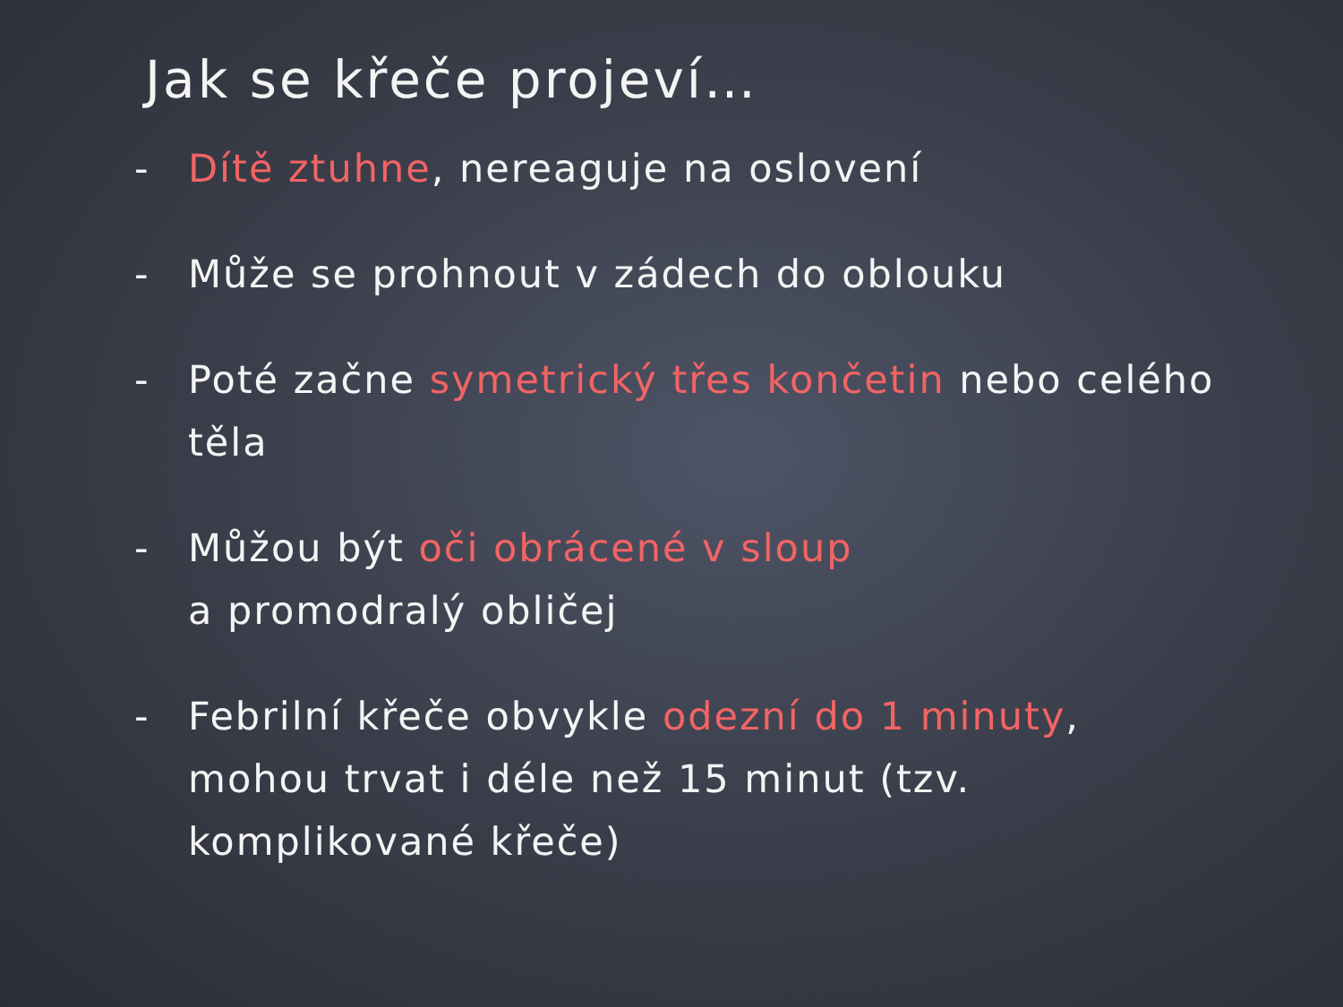Jak se křeče projeví…
- Dítě ztuhne, nereaguje na oslovení
- Může se prohnout v zádech do oblouku
- Poté začne symetrický třes končetin nebo celého těla
- Můžou být oči obrácené v sloup
a promodralý obličej
- Febrilní křeče obvykle odezní do 1 minuty, mohou trvat i déle než 15 minut (tzv. komplikované křeče)